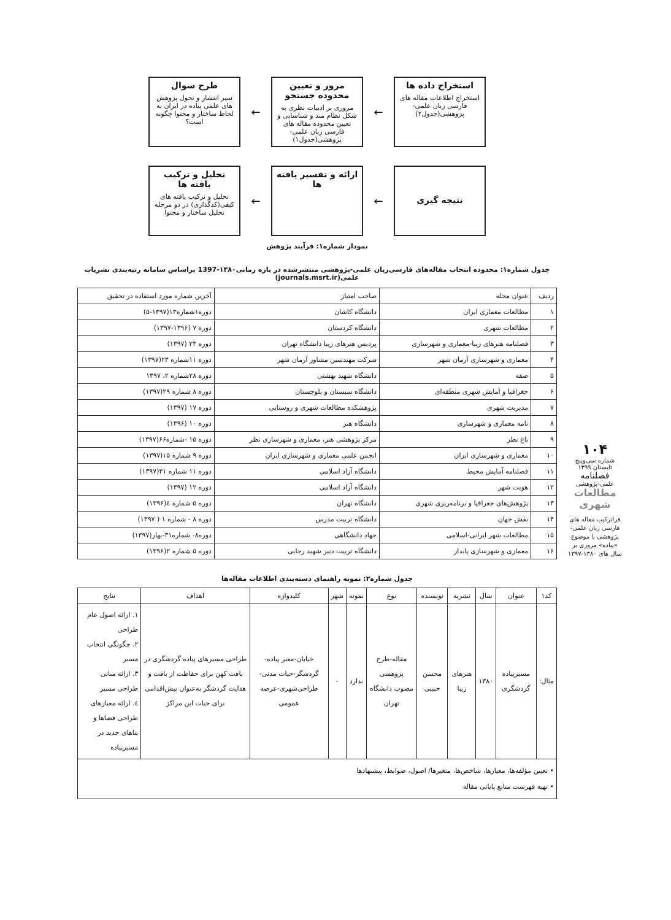استخراج داده ها
استخراج اطلاعات مقاله های فارسی زبان علمی-پژوهشی(جدول۲)
←
مرور و تعیین محدوده جستجو
مروری بر ادبیات نظری به شکل نظام مند و شناسایی و تعیین محدوده مقاله های فارسی زبان علمی-پژوهشی(جدول۱)
←
طرح سوال
سیر انتشار و تحول پژوهش های علمی پیاده در ایران به لحاظ ساختار و محتوا چگونه است؟
نتیجه گیری
←
ارائه و تفسیر یافته ها
←
تحلیل و ترکیب یافته ها
تحلیل و ترکیب یافته های کیفی(کدگذاری) در دو مرحله تحلیل ساختار و محتوا
نمودار شماره۱: فرآیند پژوهش
جدول شماره۱: محدوده انتخاب مقاله‌های فارسی‌زبان علمی-پژوهشی منتشرشده در بازه زمانی۱۳۸۰-1397 براساس سامانه رتبه‌بندی نشریات علمی(journals.msrt.ir)
| ردیف | عنوان مجله | صاحب امتیاز | آخرین شماره مورد استفاده در تحقیق |
| --- | --- | --- | --- |
| ۱ | مطالعات معماری ایران | دانشگاه کاشان | دوره۱شماره۱۳(۱۳۹۷-۵) |
| ۲ | مطالعات شهری | دانشگاه کردستان | دوره ۷ (۱۳۹۶-۱۳۹۷) |
| ۳ | فصلنامه هنرهای زیبا-معماری و شهرسازی | پردیس هنرهای زیبا دانشگاه تهران | دوره ۲۳ (۱۳۹۷) |
| ۴ | معماری و شهرسازی آرمان شهر | شرکت مهندسین مشاور آرمان شهر | دوره ۱۱شماره ۲۳(۱۳۹۷) |
| ۵ | صفه | دانشگاه شهید بهشتی | دوره ۲۸شماره ۲، ۱۳۹۷ |
| ۶ | جغرافیا و آمایش شهری منطقه‌ای | دانشگاه سیستان و بلوچستان | دوره ۸ شماره ۲۹(۱۳۹۷) |
| ۷ | مدیریت شهری | پژوهشکده مطالعات شهری و روستایی | دوره ۱۷ (۱۳۹۷) |
| ۸ | نامه معماری و شهرسازی | دانشگاه هنر | دوره ۱۰ (۱۳۹۶) |
| ۹ | باغ نظر | مرکز پژوهشی هنر، معماری و شهرسازی نظر | دوره ۱۵ -شماره۶۶(۱۳۹۷) |
| ۱۰ | معماری و شهرسازی ایران | انجمن علمی معماری و شهرسازی ایران | دوره ۹ شماره ۱۵(۱۳۹۷) |
| ۱۱ | فصلنامه آمایش محیط | دانشگاه آزاد اسلامی | دوره ۱۱ شماره ۴۱(۱۳۹۷) |
| ۱۲ | هویت شهر | دانشگاه آزاد اسلامی | دوره ۱۲ (۱۳۹۷) |
| ۱۳ | پژوهش‌های جغرافیا و برنامه‌ریزی شهری | دانشگاه تهران | دوره ۵ شماره ٤(۱۳۹۶) |
| ۱۴ | نقش جهان | دانشگاه تربیت مدرس | دوره ۸ - شماره ۱ ( ۱۳۹۷) |
| ۱۵ | مطالعات شهر ایرانی-اسلامی | جهاد دانشگاهی | دوره۸- شماره۳۱-بهار(۱۳۹۷) |
| ۱۶ | معماری و شهرسازی پایدار | دانشگاه تربیت دبیر شهید رجایی | دوره ۵ شماره ۲(۱۳۹۶) |
جدول شماره۲: نمونه راهنمای دسته‌بندی اطلاعات مقاله‌ها
| کد۱ | عنوان | سال | نشریه | نویسنده | نوع | نمونه | شهر | کلیدواژه | اهداف | نتایج |
| --- | --- | --- | --- | --- | --- | --- | --- | --- | --- | --- |
| مثال: | مسیرپیاده گردشگری | ۱۳۸۰ | هنرهای زیبا | محسن حبیبی | مقاله-طرح پژوهشی مصوب دانشگاه تهران | ندارد | - | خیابان-معبر پیاده-گردشگر-حیات مدنی-طراحی‌شهری-عرصه عمومی | طراحی مسیرهای پیاده گردشگری در بافت کهن برای حفاظت از بافت و هدایت گردشگر به‌عنوان پیش‌اقدامی برای حیات این مراکز | ۱. ارائه اصول عام طراحی ۲. چگونگی انتخاب مسیر ۳. ارائه مبانی طراحی مسیر ٤. ارائه معیارهای طراحی فضاها و بناهای جدید در مسیرپیاده |
| • تعیین مؤلفه‌ها، معیارها، شاخص‌ها، متغیرها/ اصول، ضوابط، پیشنهادها • تهیه فهرست منابع پایانی مقاله | | | | | | | | | | |
۱۰۴
شماره سی‌وپنج
تابستان ۱۳۹۹
فصلنامه
علمی-پژوهشی
مطالعات شهری
فراترکیب مقاله های فارسی زبان علمی-پژوهشی با موضوع «پیاده» مروری بر سال های ۱۳۸۰-۱۳۹۷